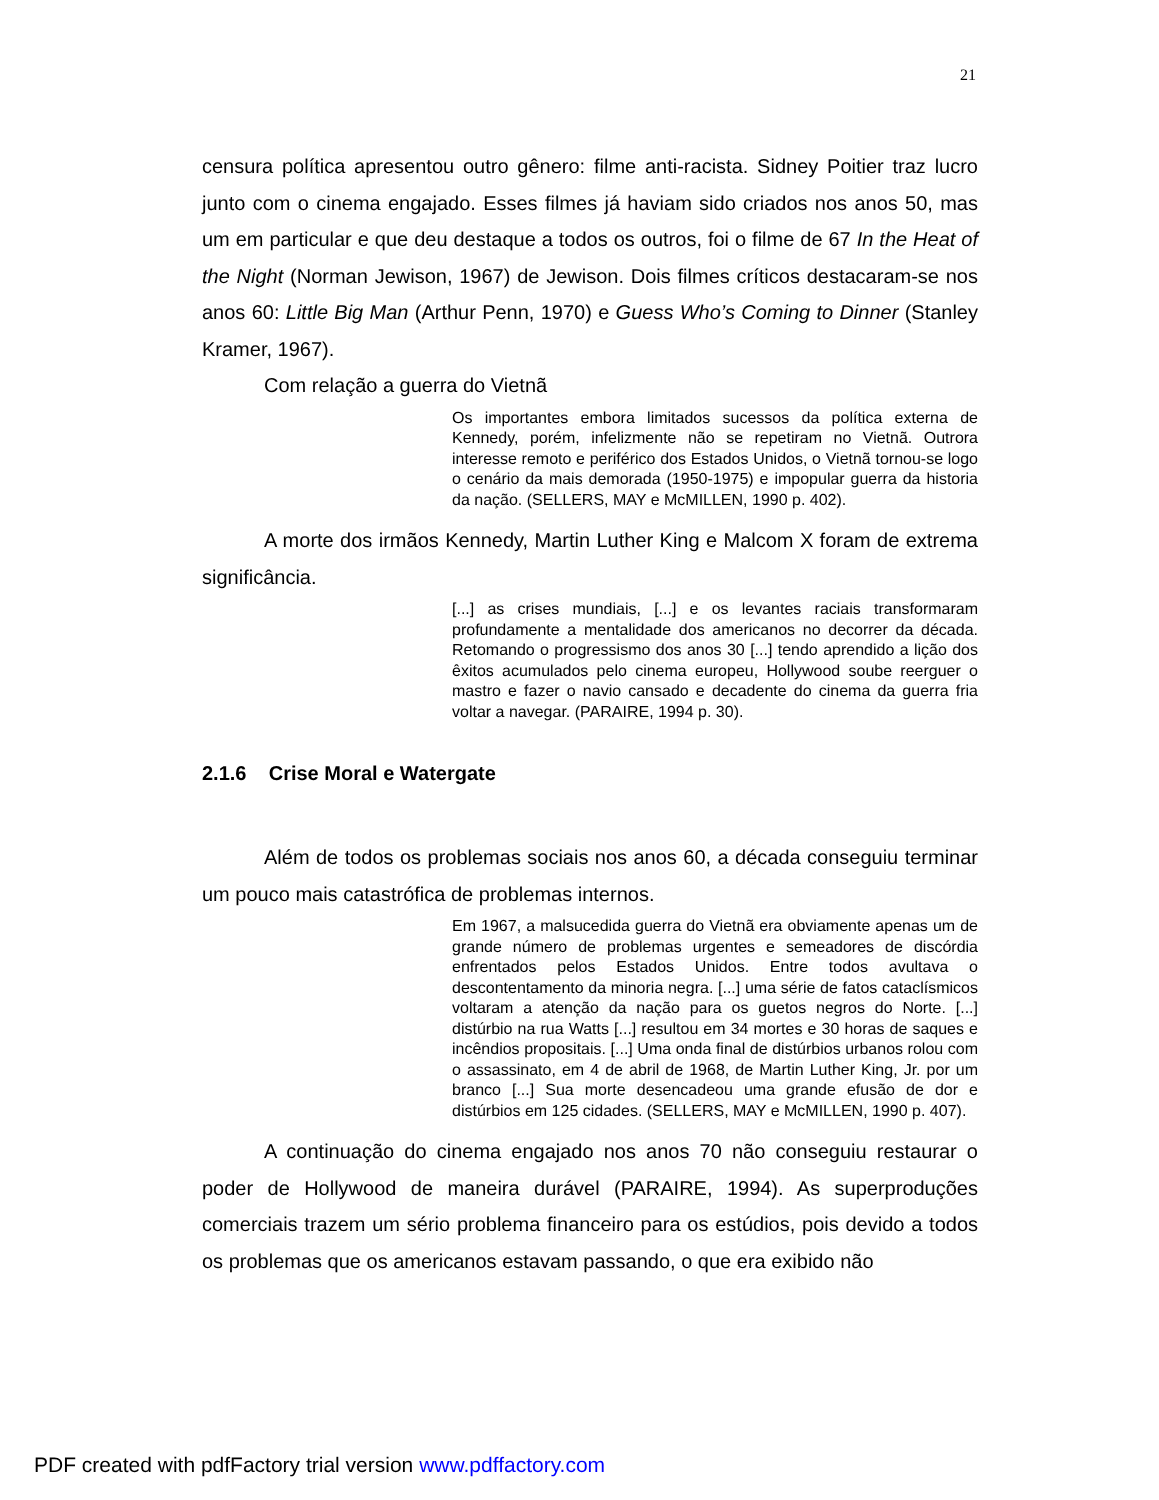21
censura política apresentou outro gênero: filme anti-racista. Sidney Poitier traz lucro junto com o cinema engajado. Esses filmes já haviam sido criados nos anos 50, mas um em particular e que deu destaque a todos os outros, foi o filme de 67 In the Heat of the Night (Norman Jewison, 1967) de Jewison. Dois filmes críticos destacaram-se nos anos 60: Little Big Man (Arthur Penn, 1970) e Guess Who’s Coming to Dinner (Stanley Kramer, 1967).
Com relação a guerra do Vietnã
Os importantes embora limitados sucessos da política externa de Kennedy, porém, infelizmente não se repetiram no Vietnã. Outrora interesse remoto e periférico dos Estados Unidos, o Vietnã tornou-se logo o cenário da mais demorada (1950-1975) e impopular guerra da historia da nação. (SELLERS, MAY e McMILLEN, 1990 p. 402).
A morte dos irmãos Kennedy, Martin Luther King e Malcom X foram de extrema significância.
[...] as crises mundiais, [...] e os levantes raciais transformaram profundamente a mentalidade dos americanos no decorrer da década. Retomando o progressismo dos anos 30 [...] tendo aprendido a lição dos êxitos acumulados pelo cinema europeu, Hollywood soube reerguer o mastro e fazer o navio cansado e decadente do cinema da guerra fria voltar a navegar. (PARAIRE, 1994 p. 30).
2.1.6 Crise Moral e Watergate
Além de todos os problemas sociais nos anos 60, a década conseguiu terminar um pouco mais catastrófica de problemas internos.
Em 1967, a malsucedida guerra do Vietnã era obviamente apenas um de grande número de problemas urgentes e semeadores de discórdia enfrentados pelos Estados Unidos. Entre todos avultava o descontentamento da minoria negra. [...] uma série de fatos cataclísmicos voltaram a atenção da nação para os guetos negros do Norte. [...] distúrbio na rua Watts [...] resultou em 34 mortes e 30 horas de saques e incêndios propositais. [...] Uma onda final de distúrbios urbanos rolou com o assassinato, em 4 de abril de 1968, de Martin Luther King, Jr. por um branco [...] Sua morte desencadeou uma grande efusão de dor e distúrbios em 125 cidades. (SELLERS, MAY e McMILLEN, 1990 p. 407).
A continuação do cinema engajado nos anos 70 não conseguiu restaurar o poder de Hollywood de maneira durável (PARAIRE, 1994). As superproduções comerciais trazem um sério problema financeiro para os estúdios, pois devido a todos os problemas que os americanos estavam passando, o que era exibido não
PDF created with pdfFactory trial version www.pdffactory.com